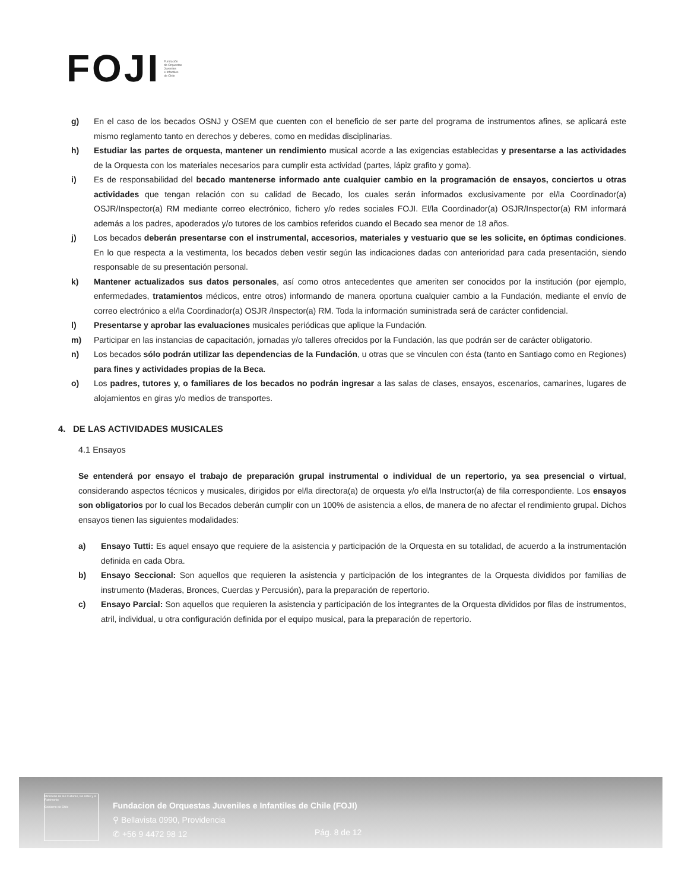FOJI Fundación
de Orquestas
Juveniles
e Infantiles
de Chile
g) En el caso de los becados OSNJ y OSEM que cuenten con el beneficio de ser parte del programa de instrumentos afines, se aplicará este mismo reglamento tanto en derechos y deberes, como en medidas disciplinarias.
h) Estudiar las partes de orquesta, mantener un rendimiento musical acorde a las exigencias establecidas y presentarse a las actividades de la Orquesta con los materiales necesarios para cumplir esta actividad (partes, lápiz grafito y goma).
i) Es de responsabilidad del becado mantenerse informado ante cualquier cambio en la programación de ensayos, conciertos u otras actividades que tengan relación con su calidad de Becado, los cuales serán informados exclusivamente por el/la Coordinador(a) OSJR/Inspector(a) RM mediante correo electrónico, fichero y/o redes sociales FOJI. El/la Coordinador(a) OSJR/Inspector(a) RM informará además a los padres, apoderados y/o tutores de los cambios referidos cuando el Becado sea menor de 18 años.
j) Los becados deberán presentarse con el instrumental, accesorios, materiales y vestuario que se les solicite, en óptimas condiciones. En lo que respecta a la vestimenta, los becados deben vestir según las indicaciones dadas con anterioridad para cada presentación, siendo responsable de su presentación personal.
k) Mantener actualizados sus datos personales, así como otros antecedentes que ameriten ser conocidos por la institución (por ejemplo, enfermedades, tratamientos médicos, entre otros) informando de manera oportuna cualquier cambio a la Fundación, mediante el envío de correo electrónico a el/la Coordinador(a) OSJR /Inspector(a) RM. Toda la información suministrada será de carácter confidencial.
l) Presentarse y aprobar las evaluaciones musicales periódicas que aplique la Fundación.
m) Participar en las instancias de capacitación, jornadas y/o talleres ofrecidos por la Fundación, las que podrán ser de carácter obligatorio.
n) Los becados sólo podrán utilizar las dependencias de la Fundación, u otras que se vinculen con ésta (tanto en Santiago como en Regiones) para fines y actividades propias de la Beca.
o) Los padres, tutores y, o familiares de los becados no podrán ingresar a las salas de clases, ensayos, escenarios, camarines, lugares de alojamientos en giras y/o medios de transportes.
4. DE LAS ACTIVIDADES MUSICALES
4.1 Ensayos
Se entenderá por ensayo el trabajo de preparación grupal instrumental o individual de un repertorio, ya sea presencial o virtual, considerando aspectos técnicos y musicales, dirigidos por el/la directora(a) de orquesta y/o el/la Instructor(a) de fila correspondiente. Los ensayos son obligatorios por lo cual los Becados deberán cumplir con un 100% de asistencia a ellos, de manera de no afectar el rendimiento grupal. Dichos ensayos tienen las siguientes modalidades:
a) Ensayo Tutti: Es aquel ensayo que requiere de la asistencia y participación de la Orquesta en su totalidad, de acuerdo a la instrumentación definida en cada Obra.
b) Ensayo Seccional: Son aquellos que requieren la asistencia y participación de los integrantes de la Orquesta divididos por familias de instrumento (Maderas, Bronces, Cuerdas y Percusión), para la preparación de repertorio.
c) Ensayo Parcial: Son aquellos que requieren la asistencia y participación de los integrantes de la Orquesta divididos por filas de instrumentos, atril, individual, u otra configuración definida por el equipo musical, para la preparación de repertorio.
Ministerio de las Culturas, las Artes y el Patrimonio
Gobierno de Chile
Fundacion de Orquestas Juveniles e Infantiles de Chile (FOJI)
⚲ Bellavista 0990, Providencia
✆ +56 9 4472 98 12
Pág. 8 de 12